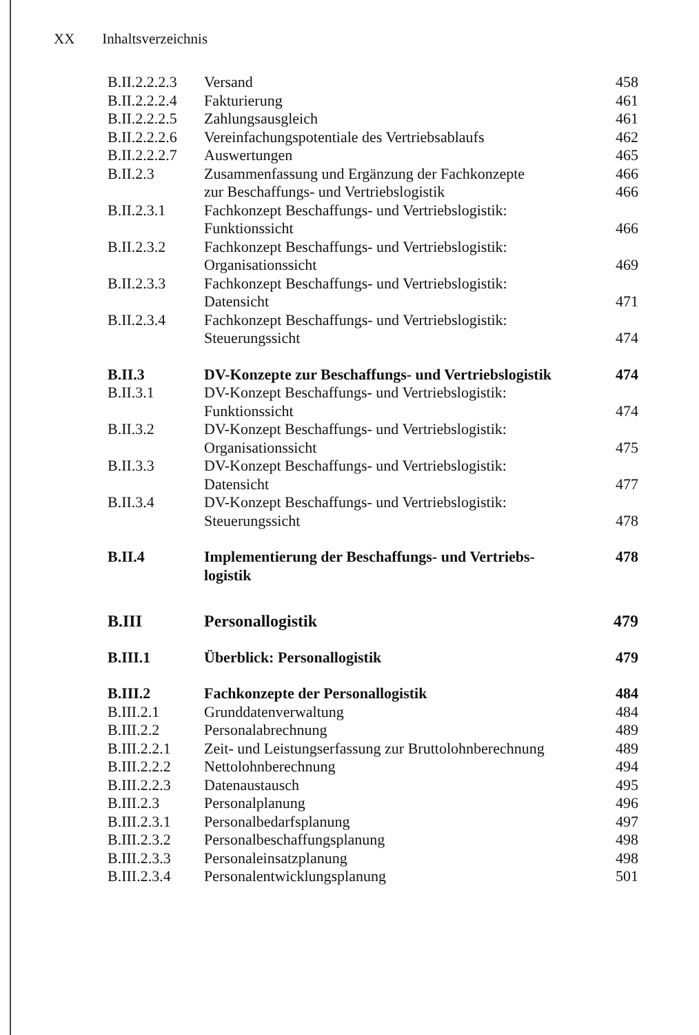XX Inhaltsverzeichnis
| B.II.2.2.2.3 | Versand | 458 |
| B.II.2.2.2.4 | Fakturierung | 461 |
| B.II.2.2.2.5 | Zahlungsausgleich | 461 |
| B.II.2.2.2.6 | Vereinfachungspotentiale des Vertriebsablaufs | 462 |
| B.II.2.2.2.7 | Auswertungen | 465 |
| B.II.2.3 | Zusammenfassung und Ergänzung der Fachkonzepte | 466 |
| | zur Beschaffungs- und Vertriebslogistik | 466 |
| B.II.2.3.1 | Fachkonzept Beschaffungs- und Vertriebslogistik: Funktionssicht | 466 |
| B.II.2.3.2 | Fachkonzept Beschaffungs- und Vertriebslogistik: Organisationssicht | 469 |
| B.II.2.3.3 | Fachkonzept Beschaffungs- und Vertriebslogistik: Datensicht | 471 |
| B.II.2.3.4 | Fachkonzept Beschaffungs- und Vertriebslogistik: Steuerungssicht | 474 |
| B.II.3 | DV-Konzepte zur Beschaffungs- und Vertriebslogistik | 474 |
| B.II.3.1 | DV-Konzept Beschaffungs- und Vertriebslogistik: Funktionssicht | 474 |
| B.II.3.2 | DV-Konzept Beschaffungs- und Vertriebslogistik: Organisationssicht | 475 |
| B.II.3.3 | DV-Konzept Beschaffungs- und Vertriebslogistik: Datensicht | 477 |
| B.II.3.4 | DV-Konzept Beschaffungs- und Vertriebslogistik: Steuerungssicht | 478 |
| B.II.4 | Implementierung der Beschaffungs- und Vertriebs- logistik | 478 |
| B.III | Personallogistik | 479 |
| B.III.1 | Überblick: Personallogistik | 479 |
| B.III.2 | Fachkonzepte der Personallogistik | 484 |
| B.III.2.1 | Grunddatenverwaltung | 484 |
| B.III.2.2 | Personalabrechnung | 489 |
| B.III.2.2.1 | Zeit- und Leistungserfassung zur Bruttolohnberechnung | 489 |
| B.III.2.2.2 | Nettolohnberechnung | 494 |
| B.III.2.2.3 | Datenaustausch | 495 |
| B.III.2.3 | Personalplanung | 496 |
| B.III.2.3.1 | Personalbedarfsplanung | 497 |
| B.III.2.3.2 | Personalbeschaffungsplanung | 498 |
| B.III.2.3.3 | Personaleinsatzplanung | 498 |
| B.III.2.3.4 | Personalentwicklungsplanung | 501 |